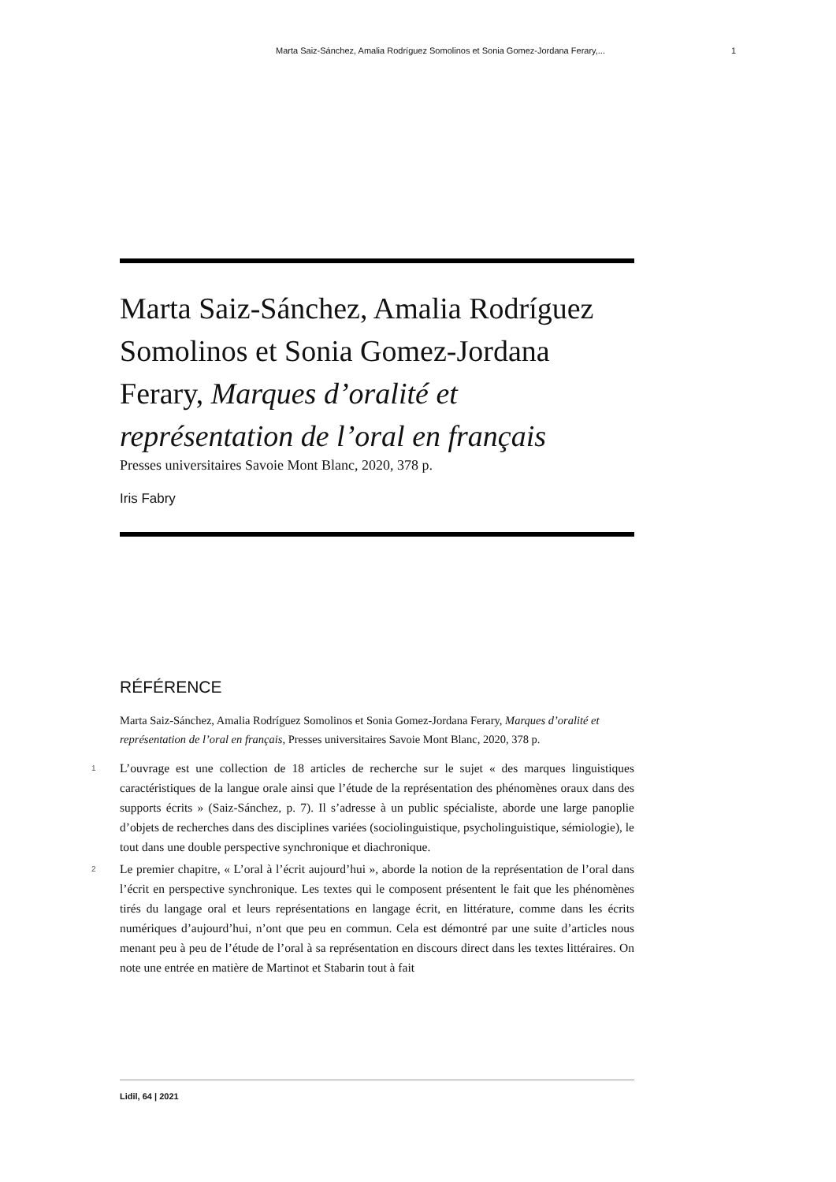Marta Saiz-Sánchez, Amalia Rodríguez Somolinos et Sonia Gomez-Jordana Ferary,... 1
Marta Saiz-Sánchez, Amalia Rodríguez Somolinos et Sonia Gomez-Jordana Ferary, Marques d’oralité et représentation de l’oral en français
Presses universitaires Savoie Mont Blanc, 2020, 378 p.
Iris Fabry
RÉFÉRENCE
Marta Saiz-Sánchez, Amalia Rodríguez Somolinos et Sonia Gomez-Jordana Ferary, Marques d’oralité et représentation de l’oral en français, Presses universitaires Savoie Mont Blanc, 2020, 378 p.
1
L’ouvrage est une collection de 18 articles de recherche sur le sujet « des marques linguistiques caractéristiques de la langue orale ainsi que l’étude de la représentation des phénomènes oraux dans des supports écrits » (Saiz-Sánchez, p. 7). Il s’adresse à un public spécialiste, aborde une large panoplie d’objets de recherches dans des disciplines variées (sociolinguistique, psycholinguistique, sémiologie), le tout dans une double perspective synchronique et diachronique.
2
Le premier chapitre, « L’oral à l’écrit aujourd’hui », aborde la notion de la représentation de l’oral dans l’écrit en perspective synchronique. Les textes qui le composent présentent le fait que les phénomènes tirés du langage oral et leurs représentations en langage écrit, en littérature, comme dans les écrits numériques d’aujourd’hui, n’ont que peu en commun. Cela est démontré par une suite d’articles nous menant peu à peu de l’étude de l’oral à sa représentation en discours direct dans les textes littéraires. On note une entrée en matière de Martinot et Stabarin tout à fait
Lidil, 64 | 2021